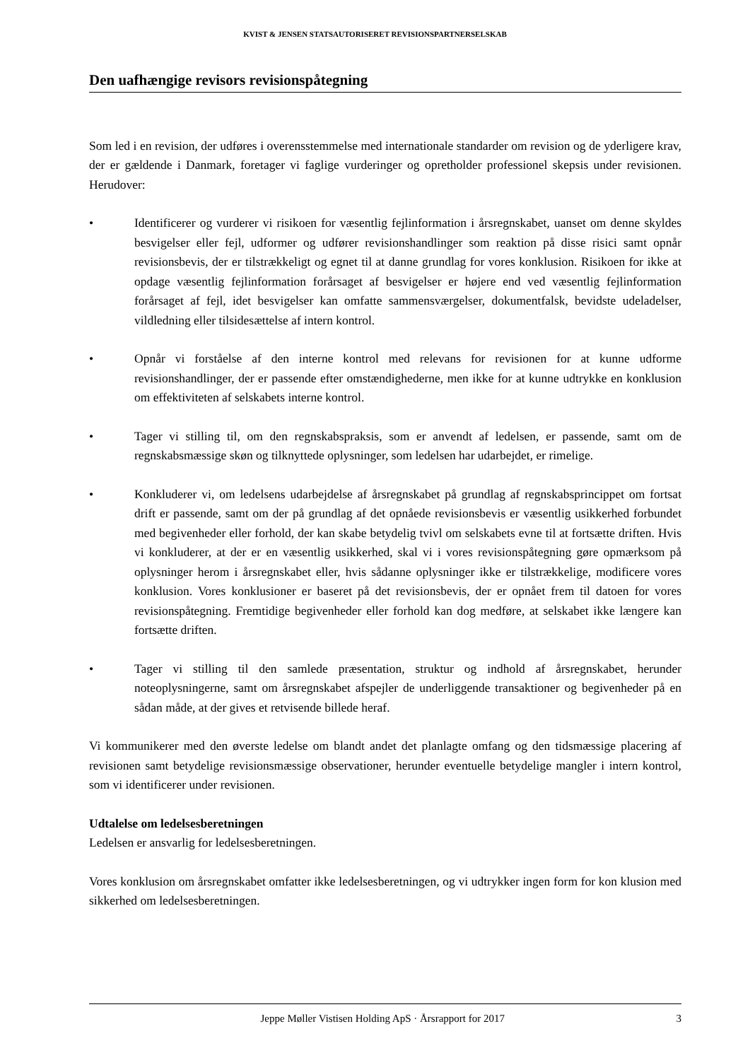KVIST & JENSEN STATSAUTORISERET REVISIONSPARTNERSELSKAB
Den uafhængige revisors revisionspåtegning
Som led i en revision, der udføres i overensstemmelse med internationale standarder om revision og de yderligere krav, der er gældende i Danmark, foretager vi faglige vurderinger og opretholder professionel skepsis under revisionen. Herudover:
• Identificerer og vurderer vi risikoen for væsentlig fejlinformation i årsregnskabet, uanset om denne skyldes besvigelser eller fejl, udformer og udfører revisionshandlinger som reaktion på disse risici samt opnår revisionsbevis, der er tilstrækkeligt og egnet til at danne grundlag for vores konklusion. Risikoen for ikke at opdage væsentlig fejlinformation forårsaget af besvigelser er højere end ved væsentlig fejlinformation forårsaget af fejl, idet besvigelser kan omfatte sammensværgelser, dokumentfalsk, bevidste udeladelser, vildledning eller tilsidesættelse af intern kontrol.
• Opnår vi forståelse af den interne kontrol med relevans for revisionen for at kunne udforme revisionshandlinger, der er passende efter omstændighederne, men ikke for at kunne udtrykke en konklusion om effektiviteten af selskabets interne kontrol.
• Tager vi stilling til, om den regnskabspraksis, som er anvendt af ledelsen, er passende, samt om de regnskabsmæssige skøn og tilknyttede oplysninger, som ledelsen har udarbejdet, er rimelige.
• Konkluderer vi, om ledelsens udarbejdelse af årsregnskabet på grundlag af regnskabsprincippet om fortsat drift er passende, samt om der på grundlag af det opnåede revisionsbevis er væsentlig usikkerhed forbundet med begivenheder eller forhold, der kan skabe betydelig tvivl om selskabets evne til at fortsætte driften. Hvis vi konkluderer, at der er en væsentlig usikkerhed, skal vi i vores revisionspåtegning gøre opmærksom på oplysninger herom i årsregnskabet eller, hvis sådanne oplysninger ikke er tilstrækkelige, modificere vores konklusion. Vores konklusioner er baseret på det revisionsbevis, der er opnået frem til datoen for vores revisionspåtegning. Fremtidige begivenheder eller forhold kan dog medføre, at selskabet ikke længere kan fortsætte driften.
• Tager vi stilling til den samlede præsentation, struktur og indhold af årsregnskabet, herunder noteoplysningerne, samt om årsregnskabet afspejler de underliggende transaktioner og begivenheder på en sådan måde, at der gives et retvisende billede heraf.
Vi kommunikerer med den øverste ledelse om blandt andet det planlagte omfang og den tidsmæssige placering af revisionen samt betydelige revisionsmæssige observationer, herunder eventuelle betydelige mangler i intern kontrol, som vi identificerer under revisionen.
Udtalelse om ledelsesberetningen
Ledelsen er ansvarlig for ledelsesberetningen.
Vores konklusion om årsregnskabet omfatter ikke ledelsesberetningen, og vi udtrykker ingen form for kon klusion med sikkerhed om ledelsesberetningen.
Jeppe Møller Vistisen Holding ApS · Årsrapport for 2017 3